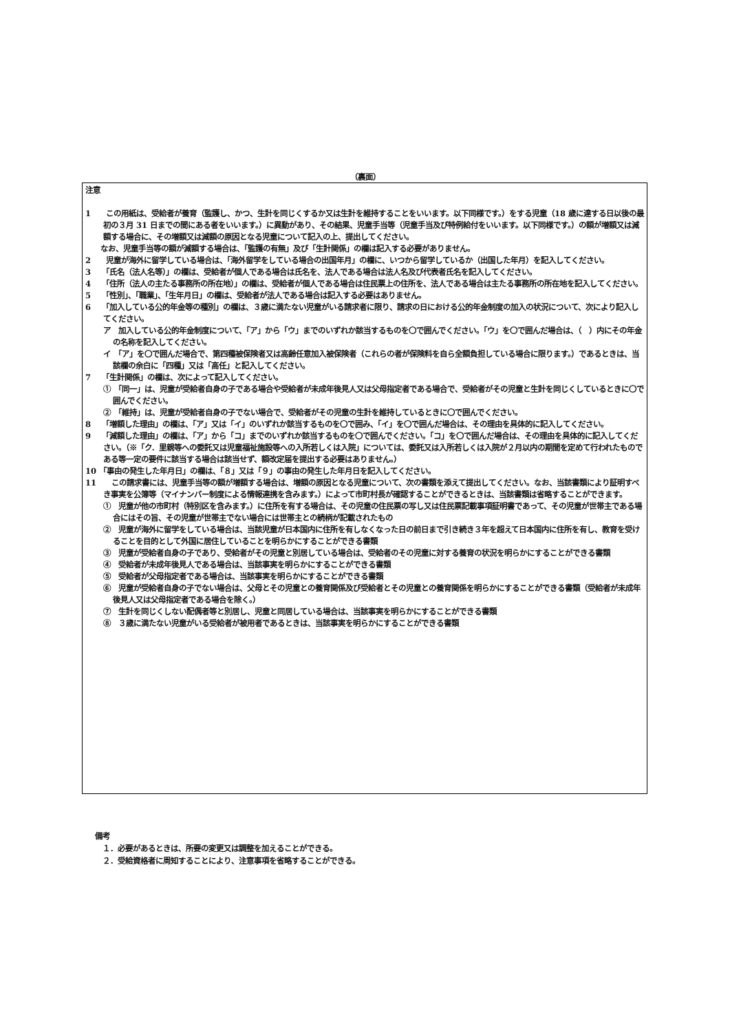（裏面）
注意
1　　この用紙は、受給者が養育（監護し、かつ、生計を同じくするか又は生計を維持することをいいます。以下同様です。）をする児童（18 歳に達する日以後の最初の３月 31 日までの間にある者をいいます。）に異動があり、その結果、児童手当等（児童手当及び特例給付をいいます。以下同様です。）の額が増額又は減額する場合に、その増額又は減額の原因となる児童について記入の上、提出してください。
　　なお、児童手当等の額が減額する場合は、「監護の有無」及び「生計関係」の欄は記入する必要がありません。
2　　児童が海外に留学している場合は、「海外留学をしている場合の出国年月」の欄に、いつから留学しているか（出国した年月）を記入してください。
3　　「氏名（法人名等）」の欄は、受給者が個人である場合は氏名を、法人である場合は法人名及び代表者氏名を記入してください。
4　　「住所（法人の主たる事務所の所在地）」の欄は、受給者が個人である場合は住民票上の住所を、法人である場合は主たる事務所の所在地を記入してください。
5　　「性別」、「職業」、「生年月日」の欄は、受給者が法人である場合は記入する必要はありません。
6　　「加入している公的年金等の種別」の欄は、３歳に満たない児童がいる請求者に限り、請求の日における公的年金制度の加入の状況について、次により記入してください。
ア　加入している公的年金制度について、「ア」から「ウ」までのいずれか該当するものを〇で囲んでください。「ウ」を〇で囲んだ場合は、（　）内にその年金の名称を記入してください。
イ　「ア」を〇で囲んだ場合で、第四種被保険者又は高齢任意加入被保険者（これらの者が保険料を自ら全額負担している場合に限ります。）であるときは、当該欄の余白に「四種」又は「高任」と記入してください。
7　　「生計関係」の欄は、次によって記入してください。
①　「同一」は、児童が受給者自身の子である場合や受給者が未成年後見人又は父母指定者である場合で、受給者がその児童と生計を同じくしているときに〇で囲んでください。
②　「維持」は、児童が受給者自身の子でない場合で、受給者がその児童の生計を維持しているときに〇で囲んでください。
8　　「増額した理由」の欄は、「ア」又は「イ」のいずれか該当するものを〇で囲み、「イ」を〇で囲んだ場合は、その理由を具体的に記入してください。
9　　「減額した理由」の欄は、「ア」から「コ」までのいずれか該当するものを〇で囲んでください。「コ」を〇で囲んだ場合は、その理由を具体的に記入してください。（※「ク．里親等への委託又は児童福祉施設等への入所若しくは入院」については、委託又は入所若しくは入院が２月以内の期間を定めて行われたものである等一定の要件に該当する場合は該当せず、額改定届を提出する必要はありません。）
10 「事由の発生した年月日」の欄は、「８」又は「９」の事由の発生した年月日を記入してください。
11　　この請求書には、児童手当等の額が増額する場合は、増額の原因となる児童について、次の書類を添えて提出してください。なお、当該書類により証明すべき事実を公簿等（マイナンバー制度による情報連携を含みます。）によって市町村長が確認することができるときは、当該書類は省略することができます。
①　児童が他の市町村（特別区を含みます。）に住所を有する場合は、その児童の住民票の写し又は住民票記載事項証明書であって、その児童が世帯主である場合にはその旨、その児童が世帯主でない場合には世帯主との続柄が記載されたもの
②　児童が海外に留学をしている場合は、当該児童が日本国内に住所を有しなくなった日の前日まで引き続き３年を超えて日本国内に住所を有し、教育を受けることを目的として外国に居住していることを明らかにすることができる書類
③　児童が受給者自身の子であり、受給者がその児童と別居している場合は、受給者のその児童に対する養育の状況を明らかにすることができる書類
④　受給者が未成年後見人である場合は、当該事実を明らかにすることができる書類
⑤　受給者が父母指定者である場合は、当該事実を明らかにすることができる書類
⑥　児童が受給者自身の子でない場合は、父母とその児童との養育関係及び受給者とその児童との養育関係を明らかにすることができる書類（受給者が未成年後見人又は父母指定者である場合を除く。）
⑦　生計を同じくしない配偶者等と別居し、児童と同居している場合は、当該事実を明らかにすることができる書類
⑧　３歳に満たない児童がいる受給者が被用者であるときは、当該事実を明らかにすることができる書類
備考
　１．必要があるときは、所要の変更又は調整を加えることができる。
　２．受給資格者に周知することにより、注意事項を省略することができる。